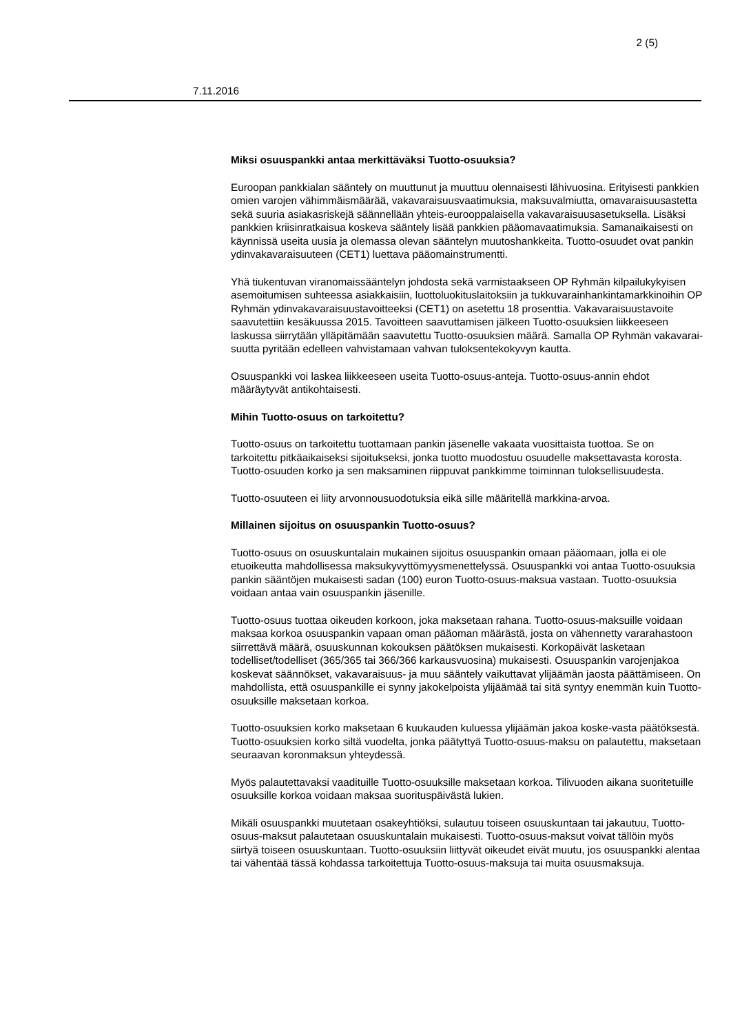2 (5)
7.11.2016
Miksi osuuspankki antaa merkittäväksi Tuotto-osuuksia?
Euroopan pankkialan sääntely on muuttunut ja muuttuu olennaisesti lähivuosina. Erityisesti pankkien omien varojen vähimmäismäärää, vakavaraisuusvaatimuksia, maksuvalmiutta, omavaraisuusastetta sekä suuria asiakasriskejä säännellään yhteis-eurooppalaisella vakavaraisuusasetuksella. Lisäksi pankkien kriisinratkaisua koskeva sääntely lisää pankkien pääomavaatimuksia. Samanaikaisesti on käynnissä useita uusia ja olemassa olevan sääntelyn muutoshankkeita. Tuotto-osuudet ovat pankin ydinvakavaraisuuteen (CET1) luettava pääomainstrumentti.
Yhä tiukentuvan viranomaissääntelyn johdosta sekä varmistaakseen OP Ryhmän kilpailukykyisen asemoitumisen suhteessa asiakkaisiin, luottoluokituslaitoksiin ja tukkuvarainhankintamarkkinoihin OP Ryhmän ydinvakavaraisuustavoitteeksi (CET1) on asetettu 18 prosenttia. Vakavaraisuustavoite saavutettiin kesäkuussa 2015. Tavoitteen saavuttamisen jälkeen Tuotto-osuuksien liikkeeseen laskussa siirrytään ylläpitämään saavutettu Tuotto-osuuksien määrä. Samalla OP Ryhmän vakavarai-suutta pyritään edelleen vahvistamaan vahvan tuloksentekokyvyn kautta.
Osuuspankki voi laskea liikkeeseen useita Tuotto-osuus-anteja. Tuotto-osuus-annin ehdot määräytyvät antikohtaisesti.
Mihin Tuotto-osuus on tarkoitettu?
Tuotto-osuus on tarkoitettu tuottamaan pankin jäsenelle vakaata vuosittaista tuottoa. Se on tarkoitettu pitkäaikaiseksi sijoitukseksi, jonka tuotto muodostuu osuudelle maksettavasta korosta. Tuotto-osuuden korko ja sen maksaminen riippuvat pankkimme toiminnan tuloksellisuudesta.
Tuotto-osuuteen ei liity arvonnousuodotuksia eikä sille määritellä markkina-arvoa.
Millainen sijoitus on osuuspankin Tuotto-osuus?
Tuotto-osuus on osuuskuntalain mukainen sijoitus osuuspankin omaan pääomaan, jolla ei ole etuoikeutta mahdollisessa maksukyvyttömyysmenettelyssä. Osuuspankki voi antaa Tuotto-osuuksia pankin sääntöjen mukaisesti sadan (100) euron Tuotto-osuus-maksua vastaan. Tuotto-osuuksia voidaan antaa vain osuuspankin jäsenille.
Tuotto-osuus tuottaa oikeuden korkoon, joka maksetaan rahana. Tuotto-osuus-maksuille voidaan maksaa korkoa osuuspankin vapaan oman pääoman määrästä, josta on vähennetty vararahastoon siirrettävä määrä, osuuskunnan kokouksen päätöksen mukaisesti. Korkopäivät lasketaan todelliset/todelliset (365/365 tai 366/366 karkausvuosina) mukaisesti. Osuuspankin varojenjakoa koskevat säännökset, vakavaraisuus- ja muu sääntely vaikuttavat ylijäämän jaosta päättämiseen. On mahdollista, että osuuspankille ei synny jakokelpoista ylijäämää tai sitä syntyy enemmän kuin Tuotto-osuuksille maksetaan korkoa.
Tuotto-osuuksien korko maksetaan 6 kuukauden kuluessa ylijäämän jakoa koske-vasta päätöksestä. Tuotto-osuuksien korko siltä vuodelta, jonka päätyttyä Tuotto-osuus-maksu on palautettu, maksetaan seuraavan koronmaksun yhteydessä.
Myös palautettavaksi vaadituille Tuotto-osuuksille maksetaan korkoa. Tilivuoden aikana suoritetuille osuuksille korkoa voidaan maksaa suorituspäivästä lukien.
Mikäli osuuspankki muutetaan osakeyhtiöksi, sulautuu toiseen osuuskuntaan tai jakautuu, Tuotto-osuus-maksut palautetaan osuuskuntalain mukaisesti. Tuotto-osuus-maksut voivat tällöin myös siirtyä toiseen osuuskuntaan. Tuotto-osuuksiin liittyvät oikeudet eivät muutu, jos osuuspankki alentaa tai vähentää tässä kohdassa tarkoitettuja Tuotto-osuus-maksuja tai muita osuusmaksuja.